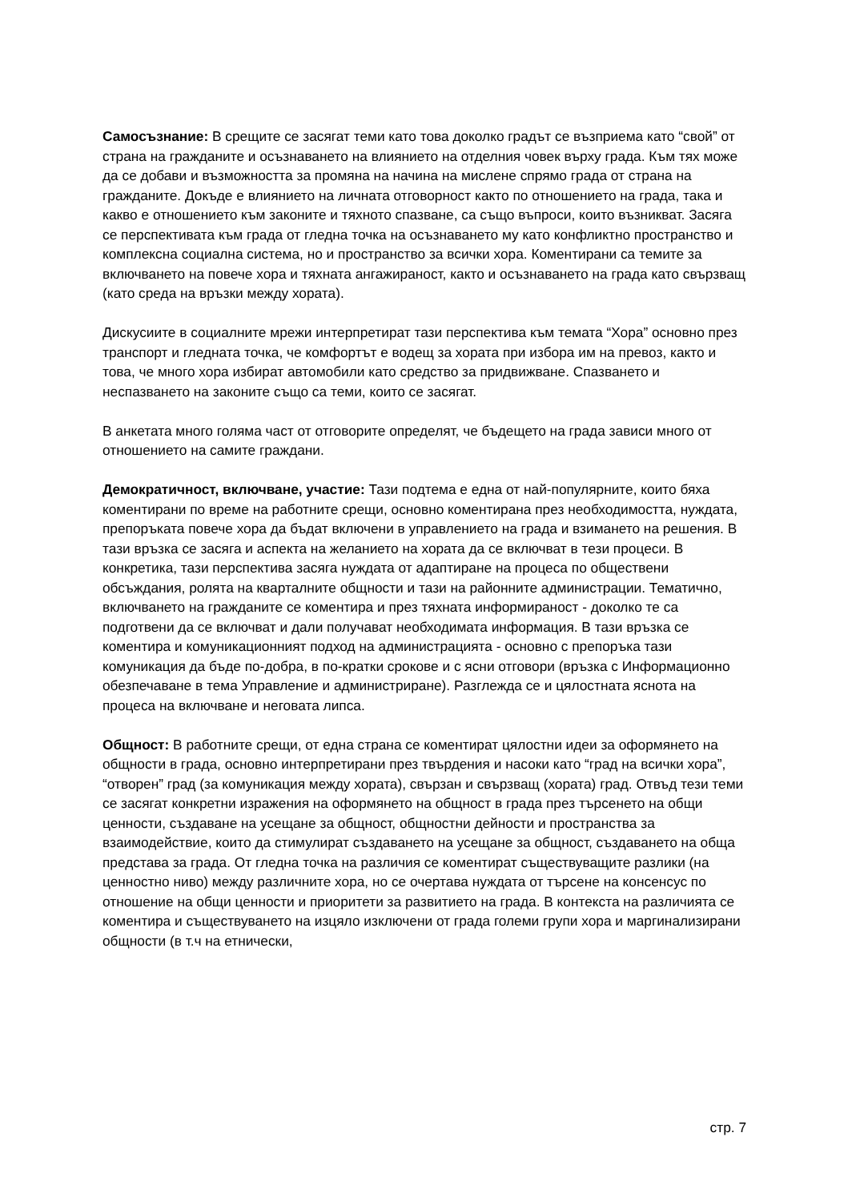Самосъзнание: В срещите се засягат теми като това доколко градът се възприема като “свой” от страна на гражданите и осъзнаването на влиянието на отделния човек върху града. Към тях може да се добави и възможността за промяна на начина на мислене спрямо града от страна на гражданите. Докъде е влиянието на личната отговорност както по отношението на града, така и какво е отношението към законите и тяхното спазване, са също въпроси, които възникват. Засяга се перспективата към града от гледна точка на осъзнаването му като конфликтно пространство и комплексна социална система, но и пространство за всички хора. Коментирани са темите за включването на повече хора и тяхната ангажираност, както и осъзнаването на града като свързващ (като среда на връзки между хората).
Дискусиите в социалните мрежи интерпретират тази перспектива към темата “Хора” основно през транспорт и гледната точка, че комфортът е водещ за хората при избора им на превоз, както и това, че много хора избират автомобили като средство за придвижване. Спазването и неспазването на законите също са теми, които се засягат.
В анкетата много голяма част от отговорите определят, че бъдещето на града зависи много от отношението на самите граждани.
Демократичност, включване, участие: Тази подтема е една от най-популярните, които бяха коментирани по време на работните срещи, основно коментирана през необходимостта, нуждата, препоръката повече хора да бъдат включени в управлението на града и взимането на решения. В тази връзка се засяга и аспекта на желанието на хората да се включват в тези процеси. В конкретика, тази перспектива засяга нуждата от адаптиране на процеса по обществени обсъждания, ролята на кварталните общности и тази на районните администрации. Тематично, включването на гражданите се коментира и през тяхната информираност - доколко те са подготвени да се включват и дали получават необходимата информация. В тази връзка се коментира и комуникационният подход на администрацията - основно с препоръка тази комуникация да бъде по-добра, в по-кратки срокове и с ясни отговори (връзка с Информационно обезпечаване в тема Управление и администриране). Разглежда се и цялостната яснота на процеса на включване и неговата липса.
Общност: В работните срещи, от една страна се коментират цялостни идеи за оформянето на общности в града, основно интерпретирани през твърдения и насоки като “град на всички хора”, “отворен” град (за комуникация между хората), свързан и свързващ (хората) град. Отвъд тези теми се засягат конкретни изражения на оформянето на общност в града през търсенето на общи ценности, създаване на усещане за общност, общностни дейности и пространства за взаимодействие, които да стимулират създаването на усещане за общност, създаването на обща представа за града. От гледна точка на различия се коментират съществуващите разлики (на ценностно ниво) между различните хора, но се очертава нуждата от търсене на консенсус по отношение на общи ценности и приоритети за развитието на града. В контекста на различията се коментира и съществуването на изцяло изключени от града големи групи хора и маргинализирани общности (в т.ч на етнически,
стр. 7